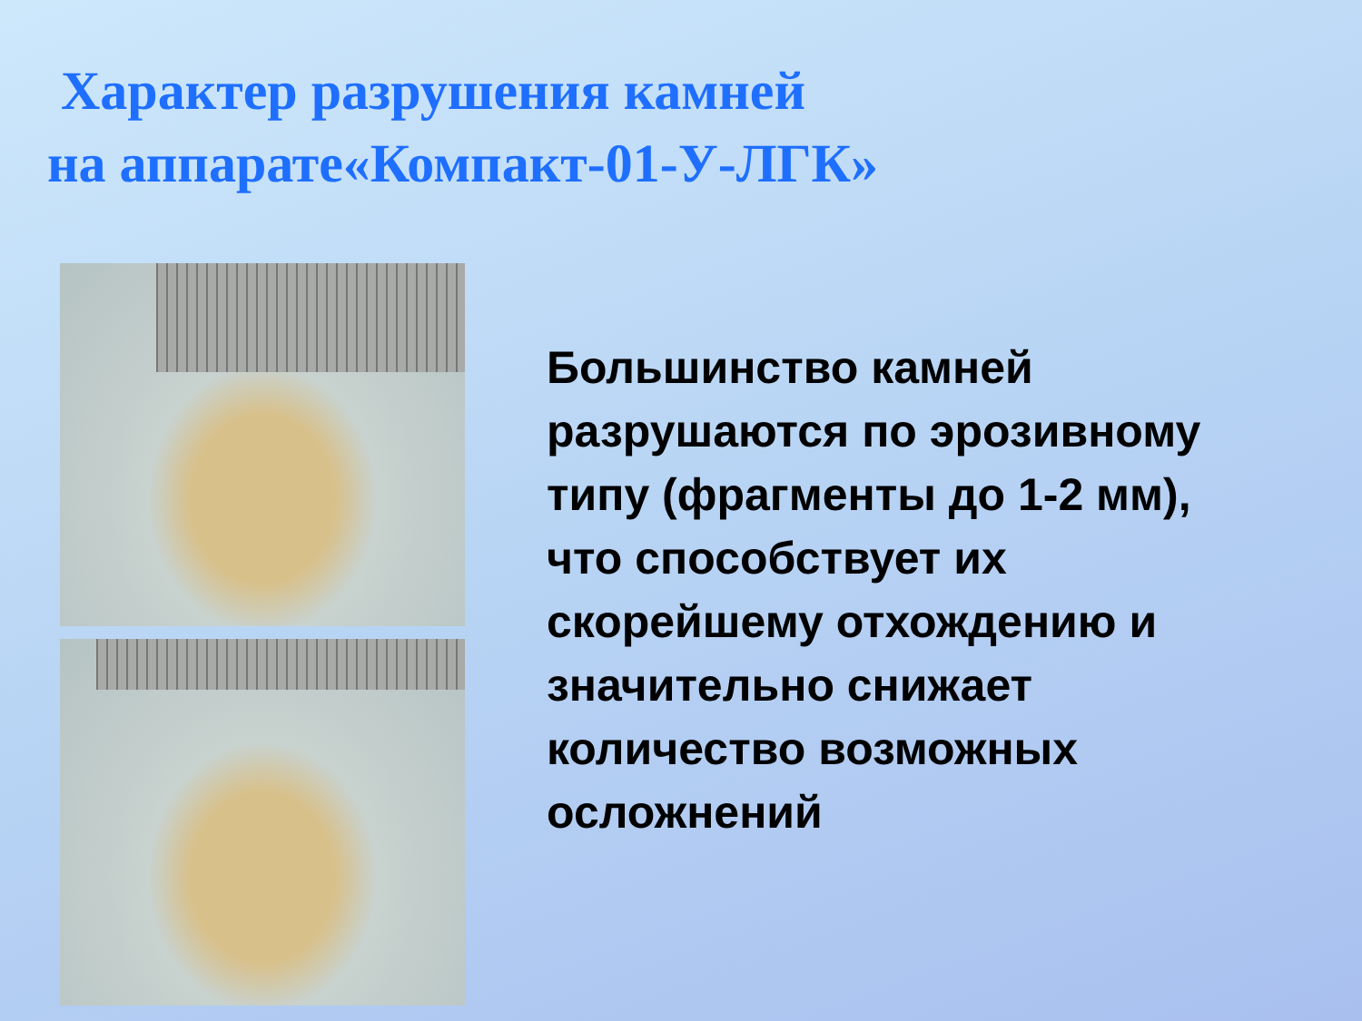Характер разрушения камней
на аппарате«Компакт-01-У-ЛГК»
Большинство камней разрушаются по эрозивному типу (фрагменты до 1-2 мм), что способствует их скорейшему отхождению и значительно снижает количество возможных осложнений